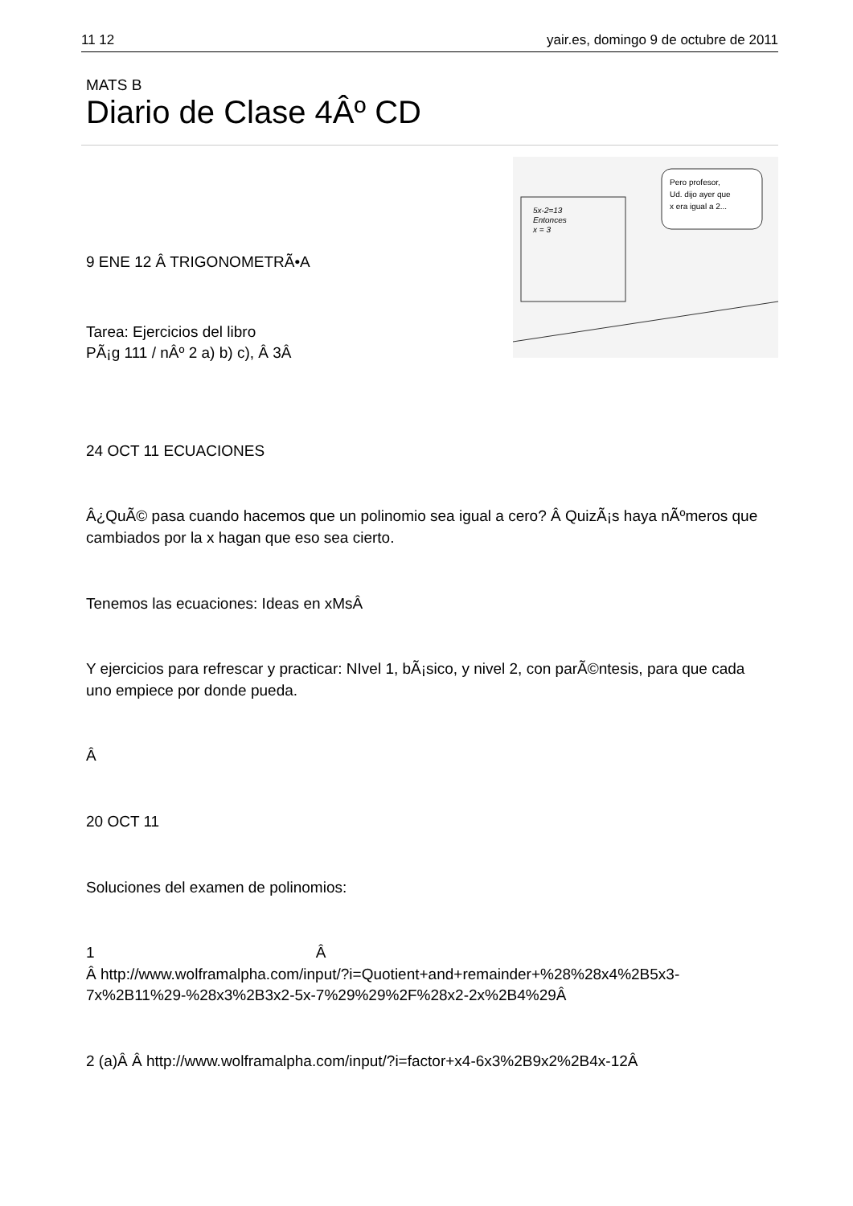11 12 yair.es, domingo 9 de octubre de 2011
MATS B
Diario de Clase 4Âº CD
5x-2=13
Entonces
x = 3
Pero profesor,
Ud. dijo ayer que
x era igual a 2...
9 ENE 12 Â TRIGONOMETRÃ•A
Tarea: Ejercicios del libro
PÃ¡g 111 / nÂº 2 a) b) c), Â 3Â
24 OCT 11 ECUACIONES
Â¿QuÃ© pasa cuando hacemos que un polinomio sea igual a cero? Â QuizÃ¡s haya nÃºmeros que cambiados por la x hagan que eso sea cierto.
Tenemos las ecuaciones: Ideas en xMsÂ
Y ejercicios para refrescar y practicar: NIvel 1, bÃ¡sico, y nivel 2, con parÃ©ntesis, para que cada uno empiece por donde pueda.
Â
20 OCT 11
Soluciones del examen de polinomios:
1 Â
Â http://www.wolframalpha.com/input/?i=Quotient+and+remainder+%28%28x4%2B5x3-7x%2B11%29-%28x3%2B3x2-5x-7%29%29%2F%28x2-2x%2B4%29Â
2 (a)Â Â http://www.wolframalpha.com/input/?i=factor+x4-6x3%2B9x2%2B4x-12Â